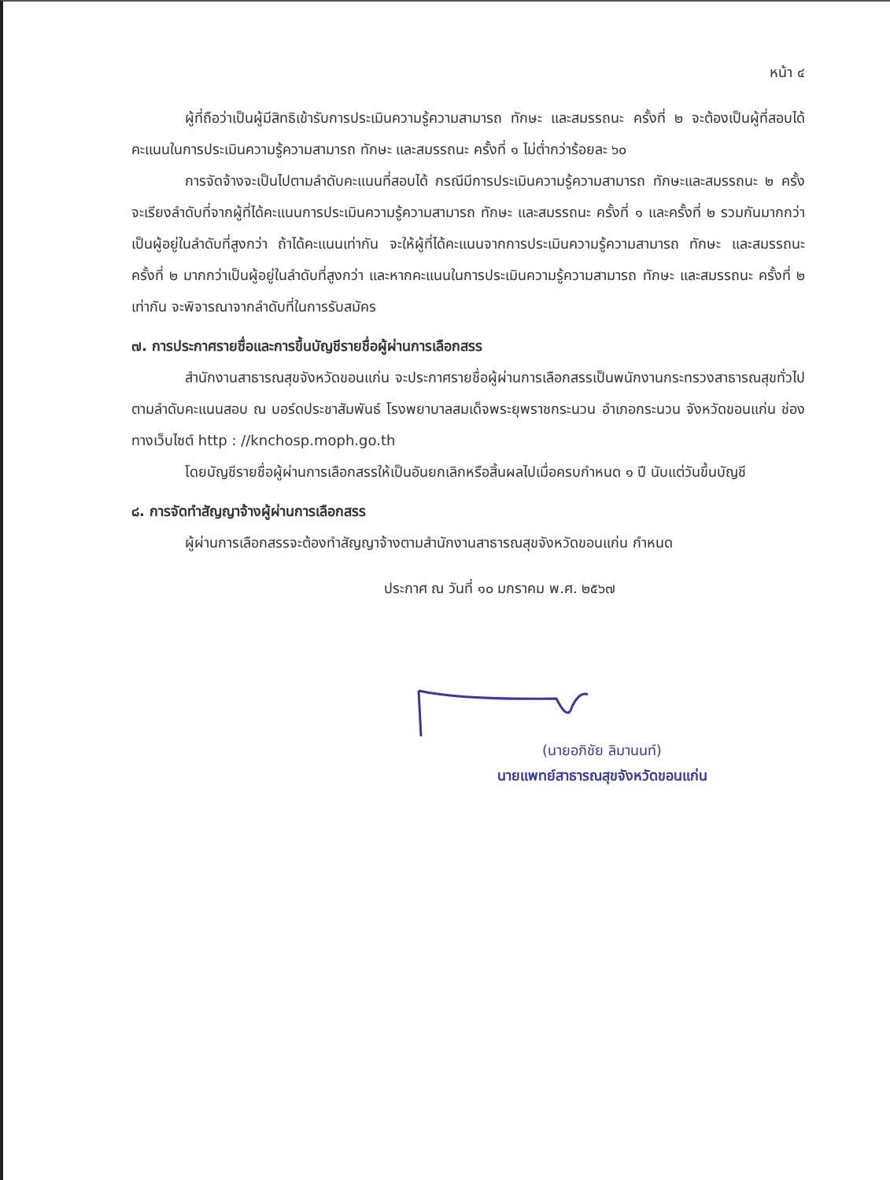หน้า ๔
ผู้ที่ถือว่าเป็นผู้มีสิทธิเข้ารับการประเมินความรู้ความสามารถ ทักษะ และสมรรถนะ ครั้งที่ ๒ จะต้องเป็นผู้ที่สอบได้คะแนนในการประเมินความรู้ความสามารถ ทักษะ และสมรรถนะ ครั้งที่ ๑ ไม่ต่ำกว่าร้อยละ ๖๐
การจัดจ้างจะเป็นไปตามลำดับคะแนนที่สอบได้ กรณีมีการประเมินความรู้ความสามารถ ทักษะและสมรรถนะ ๒ ครั้ง จะเรียงลำดับที่จากผู้ที่ได้คะแนนการประเมินความรู้ความสามารถ ทักษะ และสมรรถนะ ครั้งที่ ๑ และครั้งที่ ๒ รวมกันมากกว่าเป็นผู้อยู่ในลำดับที่สูงกว่า ถ้าได้คะแนนเท่ากัน จะให้ผู้ที่ได้คะแนนจากการประเมินความรู้ความสามารถ ทักษะ และสมรรถนะ ครั้งที่ ๒ มากกว่าเป็นผู้อยู่ในลำดับที่สูงกว่า และหากคะแนนในการประเมินความรู้ความสามารถ ทักษะ และสมรรถนะ ครั้งที่ ๒ เท่ากัน จะพิจารณาจากลำดับที่ในการรับสมัคร
๗. การประกาศรายชื่อและการขึ้นบัญชีรายชื่อผู้ผ่านการเลือกสรร
สำนักงานสาธารณสุขจังหวัดขอนแก่น จะประกาศรายชื่อผู้ผ่านการเลือกสรรเป็นพนักงานกระทรวงสาธารณสุขทั่วไป ตามลำดับคะแนนสอบ ณ บอร์ดประชาสัมพันธ์ โรงพยาบาลสมเด็จพระยุพราชกระนวน อำเภอกระนวน จังหวัดขอนแก่น ช่องทางเว็บไซต์ http : //knchosp.moph.go.th
โดยบัญชีรายชื่อผู้ผ่านการเลือกสรรให้เป็นอันยกเลิกหรือสิ้นผลไปเมื่อครบกำหนด ๑ ปี นับแต่วันขึ้นบัญชี
๘. การจัดทำสัญญาจ้างผู้ผ่านการเลือกสรร
ผู้ผ่านการเลือกสรรจะต้องทำสัญญาจ้างตามสำนักงานสาธารณสุขจังหวัดขอนแก่น กำหนด
ประกาศ ณ วันที่ ๑๐ มกราคม พ.ศ. ๒๕๖๗
(นายอภิชัย ลิมานนท์)
นายแพทย์สาธารณสุขจังหวัดขอนแก่น